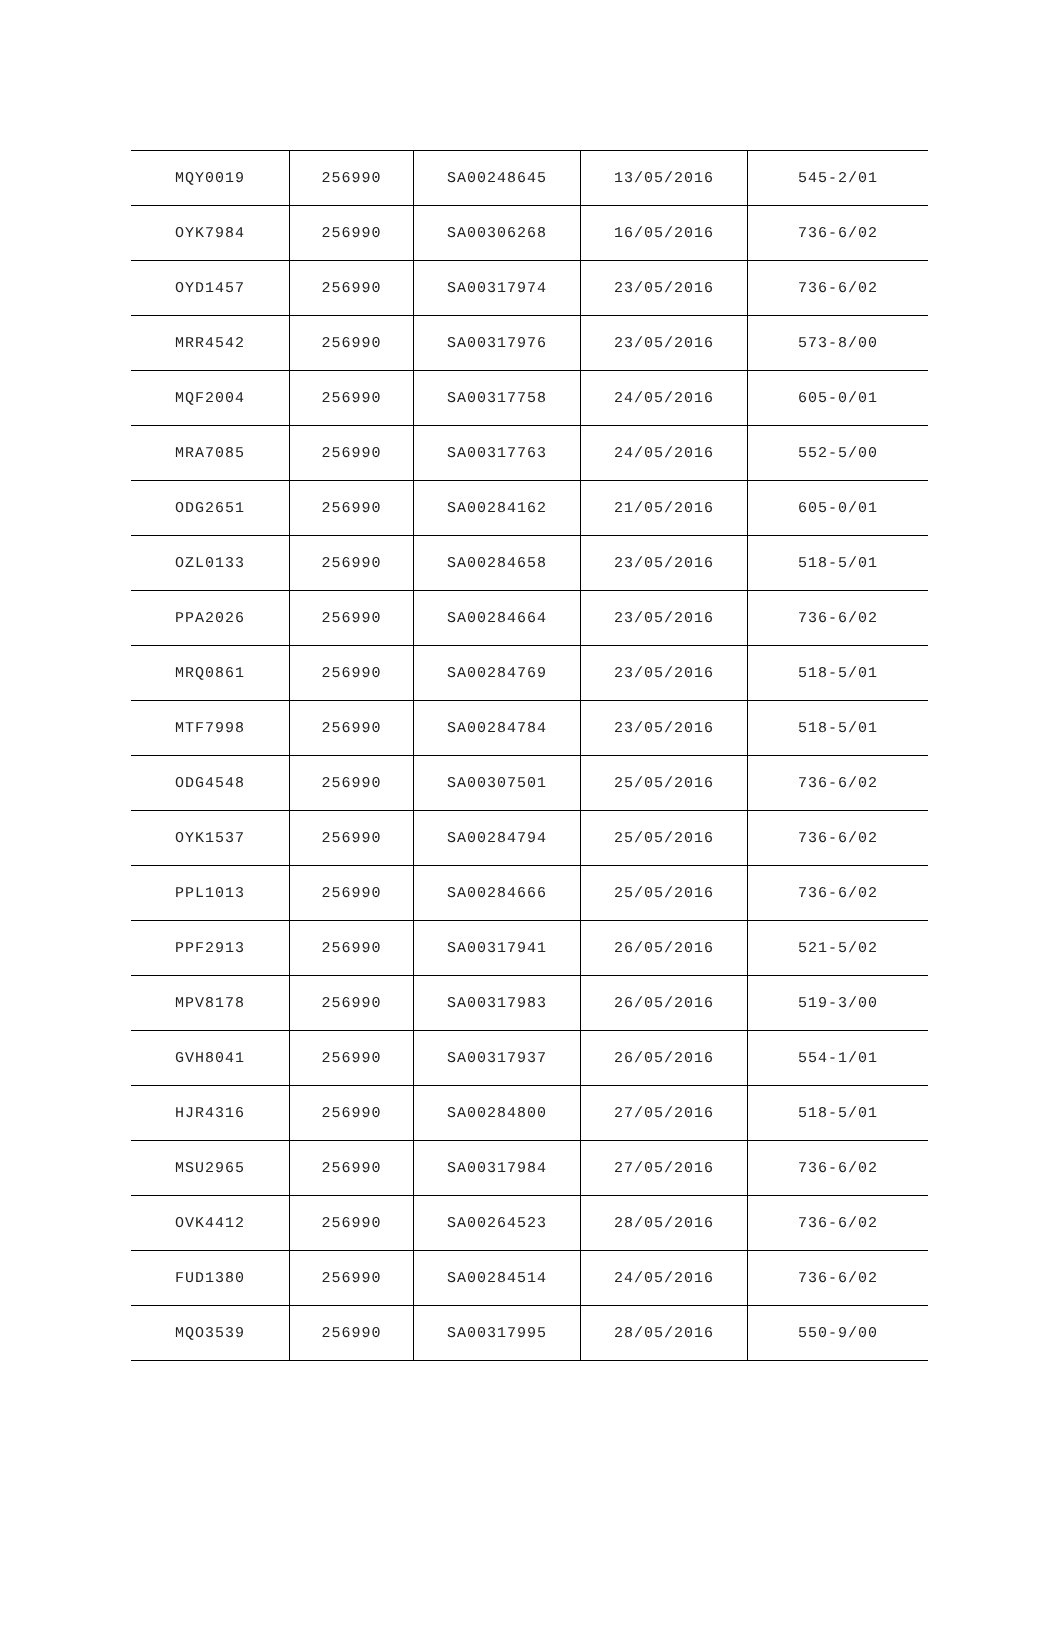| MQY0019 | 256990 | SA00248645 | 13/05/2016 | 545-2/01 |
| OYK7984 | 256990 | SA00306268 | 16/05/2016 | 736-6/02 |
| OYD1457 | 256990 | SA00317974 | 23/05/2016 | 736-6/02 |
| MRR4542 | 256990 | SA00317976 | 23/05/2016 | 573-8/00 |
| MQF2004 | 256990 | SA00317758 | 24/05/2016 | 605-0/01 |
| MRA7085 | 256990 | SA00317763 | 24/05/2016 | 552-5/00 |
| ODG2651 | 256990 | SA00284162 | 21/05/2016 | 605-0/01 |
| OZL0133 | 256990 | SA00284658 | 23/05/2016 | 518-5/01 |
| PPA2026 | 256990 | SA00284664 | 23/05/2016 | 736-6/02 |
| MRQ0861 | 256990 | SA00284769 | 23/05/2016 | 518-5/01 |
| MTF7998 | 256990 | SA00284784 | 23/05/2016 | 518-5/01 |
| ODG4548 | 256990 | SA00307501 | 25/05/2016 | 736-6/02 |
| OYK1537 | 256990 | SA00284794 | 25/05/2016 | 736-6/02 |
| PPL1013 | 256990 | SA00284666 | 25/05/2016 | 736-6/02 |
| PPF2913 | 256990 | SA00317941 | 26/05/2016 | 521-5/02 |
| MPV8178 | 256990 | SA00317983 | 26/05/2016 | 519-3/00 |
| GVH8041 | 256990 | SA00317937 | 26/05/2016 | 554-1/01 |
| HJR4316 | 256990 | SA00284800 | 27/05/2016 | 518-5/01 |
| MSU2965 | 256990 | SA00317984 | 27/05/2016 | 736-6/02 |
| OVK4412 | 256990 | SA00264523 | 28/05/2016 | 736-6/02 |
| FUD1380 | 256990 | SA00284514 | 24/05/2016 | 736-6/02 |
| MQO3539 | 256990 | SA00317995 | 28/05/2016 | 550-9/00 |